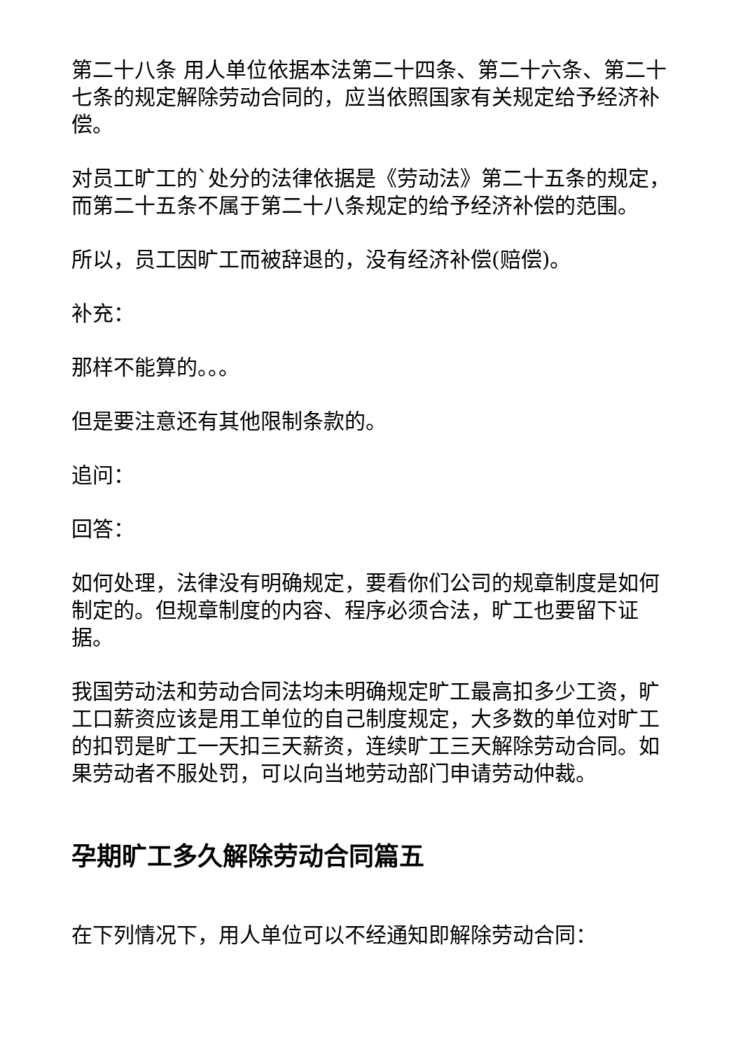第二十八条 用人单位依据本法第二十四条、第二十六条、第二十七条的规定解除劳动合同的，应当依照国家有关规定给予经济补偿。
对员工旷工的`处分的法律依据是《劳动法》第二十五条的规定，而第二十五条不属于第二十八条规定的给予经济补偿的范围。
所以，员工因旷工而被辞退的，没有经济补偿(赔偿)。
补充：
那样不能算的。。。
但是要注意还有其他限制条款的。
追问：
回答：
如何处理，法律没有明确规定，要看你们公司的规章制度是如何制定的。但规章制度的内容、程序必须合法，旷工也要留下证据。
我国劳动法和劳动合同法均未明确规定旷工最高扣多少工资，旷工口薪资应该是用工单位的自己制度规定，大多数的单位对旷工的扣罚是旷工一天扣三天薪资，连续旷工三天解除劳动合同。如果劳动者不服处罚，可以向当地劳动部门申请劳动仲裁。
孕期旷工多久解除劳动合同篇五
在下列情况下，用人单位可以不经通知即解除劳动合同：